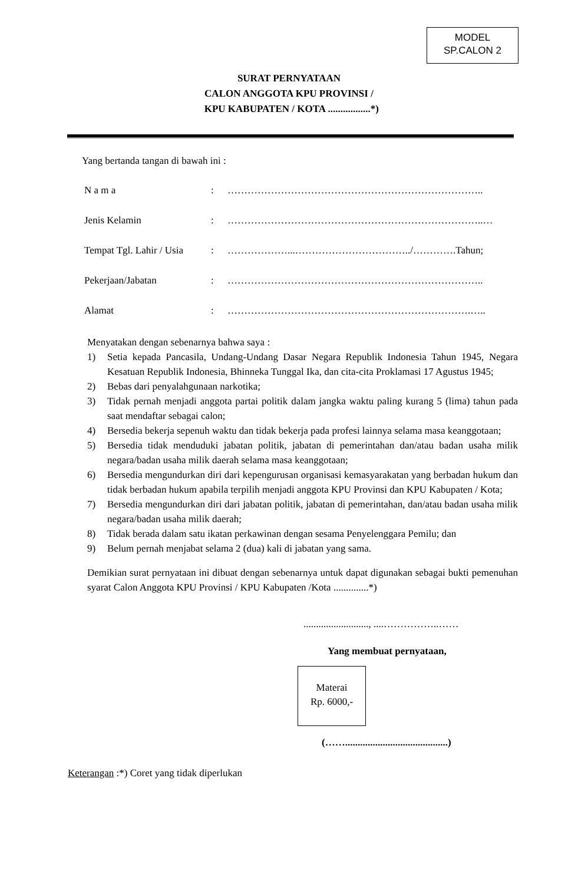MODEL
SP.CALON 2
SURAT PERNYATAAN
CALON ANGGOTA KPU PROVINSI /
KPU KABUPATEN / KOTA .................*)
Yang bertanda tangan di bawah ini :
| N a m a | : | ………………………………………………………………….. |
| Jenis Kelamin | : | …………………………………………………………………..… |
| Tempat Tgl. Lahir / Usia | : | ………………...……………………………../………….Tahun; |
| Pekerjaan/Jabatan | : | ………………………………………………………………….. |
| Alamat | : | ……………………………………………………………….….. |
Menyatakan dengan sebenarnya bahwa saya :
1) Setia kepada Pancasila, Undang-Undang Dasar Negara Republik Indonesia Tahun 1945, Negara Kesatuan Republik Indonesia, Bhinneka Tunggal Ika, dan cita-cita Proklamasi 17 Agustus 1945;
2) Bebas dari penyalahgunaan narkotika;
3) Tidak pernah menjadi anggota partai politik dalam jangka waktu paling kurang 5 (lima) tahun pada saat mendaftar sebagai calon;
4) Bersedia bekerja sepenuh waktu dan tidak bekerja pada profesi lainnya selama masa keanggotaan;
5) Bersedia tidak menduduki jabatan politik, jabatan di pemerintahan dan/atau badan usaha milik negara/badan usaha milik daerah selama masa keanggotaan;
6) Bersedia mengundurkan diri dari kepengurusan organisasi kemasyarakatan yang berbadan hukum dan tidak berbadan hukum apabila terpilih menjadi anggota KPU Provinsi dan KPU Kabupaten / Kota;
7) Bersedia mengundurkan diri dari jabatan politik, jabatan di pemerintahan, dan/atau badan usaha milik negara/badan usaha milik daerah;
8) Tidak berada dalam satu ikatan perkawinan dengan sesama Penyelenggara Pemilu; dan
9) Belum pernah menjabat selama 2 (dua) kali di jabatan yang sama.
Demikian surat pernyataan ini dibuat dengan sebenarnya untuk dapat digunakan sebagai bukti pemenuhan syarat Calon Anggota KPU Provinsi / KPU Kabupaten /Kota ..............*)
.........................., ....……………..……
Yang membuat pernyataan,
Materai
Rp. 6000,-
(…….........................................)
Keterangan :*) Coret yang tidak diperlukan